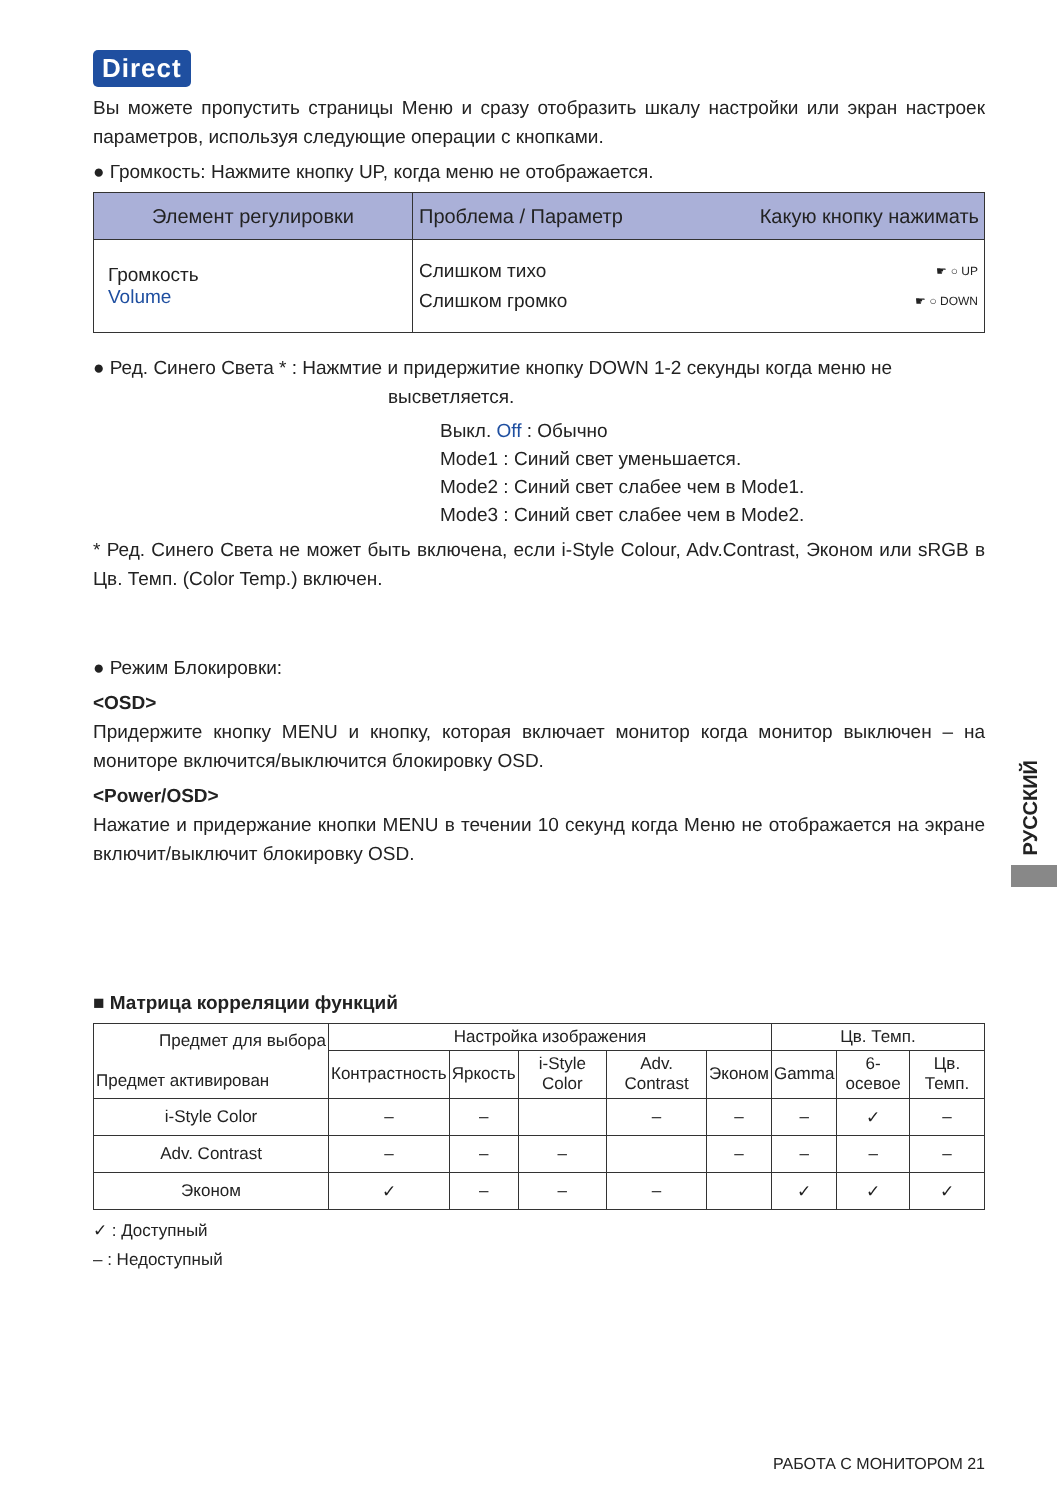Direct
Вы можете пропустить страницы Меню и сразу отобразить шкалу настройки или экран настроек параметров, используя следующие операции с кнопками.
● Громкость: Нажмите кнопку UP, когда меню не отображается.
| Элемент регулировки | Проблема / Параметр Какую кнопку нажимать |
| --- | --- |
| Громкость Volume | Слишком тихо ☛ ○ UP Слишком громко ☛ ○ DOWN |
● Ред. Синего Света * : Нажмтие и придержитие кнопку DOWN 1-2 секунды когда меню не
высветляется.
Выкл. Off : Обычно
Mode1 : Синий свет уменьшается.
Mode2 : Синий свет слабее чем в Mode1.
Mode3 : Синий свет слабее чем в Mode2.
* Ред. Синего Света не может быть включена, если i-Style Colour, Adv.Contrast, Эконом или sRGB в Цв. Темп. (Color Temp.) включен.
● Режим Блокировки:
<OSD>
Придержите кнопку MENU и кнопку, которая включает монитор когда монитор выключен – на мониторе включится/выключится блокировку OSD.
<Power/OSD>
Нажатие и придержание кнопки MENU в течении 10 секунд когда Меню не отображается на экране включит/выключит блокировку OSD.
■ Матрица корреляции функций
| Предмет для выбора Предмет активирован | Настройка изображения | | | | | Цв. Темп. | | |
| --- | --- | --- | --- | --- | --- | --- | --- | --- |
| | Контрастность | Яркость | i-Style Color | Adv. Contrast | Эконом | Gamma | 6-осевое | Цв. Темп. |
| i-Style Color | – | – | | – | – | – | ✓ | – |
| Adv. Contrast | – | – | – | | – | – | – | – |
| Эконом | ✓ | – | – | – | | ✓ | ✓ | ✓ |
✓ : Доступный
– : Недоступный
РАБОТА С МОНИТОРОМ 21
РУССКИЙ